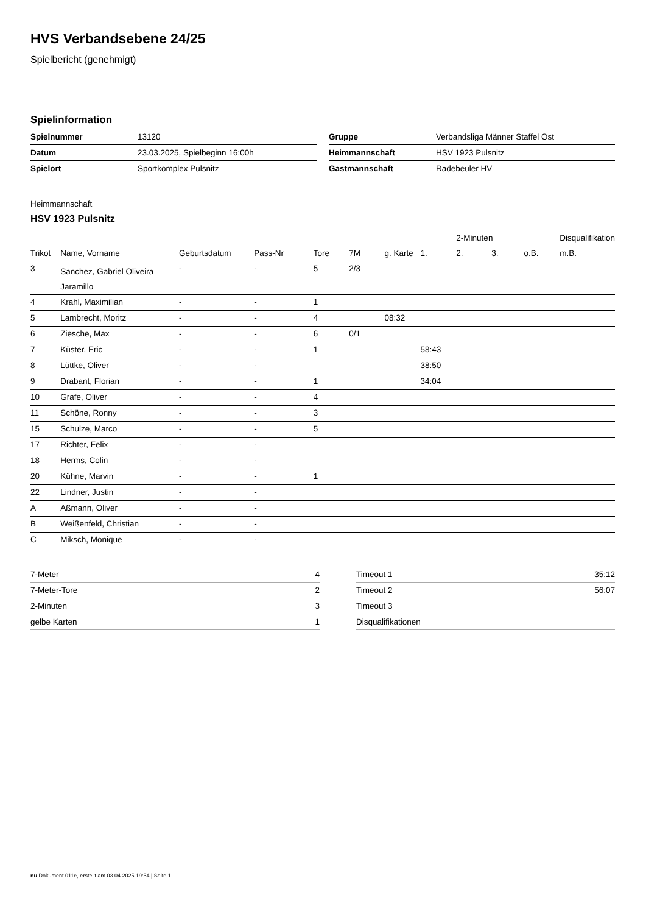HVS Verbandsebene 24/25
Spielbericht (genehmigt)
Spielinformation
| Spielnummer | 13120 |
| Datum | 23.03.2025, Spielbeginn 16:00h |
| Spielort | Sportkomplex Pulsnitz |
| Gruppe | Verbandsliga Männer Staffel Ost |
| Heimmannschaft | HSV 1923 Pulsnitz |
| Gastmannschaft | Radebeuler HV |
Heimmannschaft
HSV 1923 Pulsnitz
| | | | | | | | | 2-Minuten | | | Disqualifikation |
| --- | --- | --- | --- | --- | --- | --- | --- | --- | --- | --- | --- |
| Trikot | Name, Vorname | Geburtsdatum | Pass-Nr | Tore | 7M | g. Karte | 1. | 2. | 3. | o.B. | m.B. |
| 3 | Sanchez, Gabriel Oliveira Jaramillo | - | - | 5 | 2/3 | | | | | | |
| 4 | Krahl, Maximilian | - | - | 1 | | | | | | | |
| 5 | Lambrecht, Moritz | - | - | 4 | | 08:32 | | | | | |
| 6 | Ziesche, Max | - | - | 6 | 0/1 | | | | | | |
| 7 | Küster, Eric | - | - | 1 | | | 58:43 | | | | |
| 8 | Lüttke, Oliver | - | - | | | | 38:50 | | | | |
| 9 | Drabant, Florian | - | - | 1 | | | 34:04 | | | | |
| 10 | Grafe, Oliver | - | - | 4 | | | | | | | |
| 11 | Schöne, Ronny | - | - | 3 | | | | | | | |
| 15 | Schulze, Marco | - | - | 5 | | | | | | | |
| 17 | Richter, Felix | - | - | | | | | | | | |
| 18 | Herms, Colin | - | - | | | | | | | | |
| 20 | Kühne, Marvin | - | - | 1 | | | | | | | |
| 22 | Lindner, Justin | - | - | | | | | | | | |
| A | Aßmann, Oliver | - | - | | | | | | | | |
| B | Weißenfeld, Christian | - | - | | | | | | | | |
| C | Miksch, Monique | - | - | | | | | | | | |
| 7-Meter | 4 |
| 7-Meter-Tore | 2 |
| 2-Minuten | 3 |
| gelbe Karten | 1 |
| Timeout 1 | 35:12 |
| Timeout 2 | 56:07 |
| Timeout 3 | |
| Disqualifikationen | |
nu.Dokument 011e, erstellt am 03.04.2025 19:54 | Seite 1